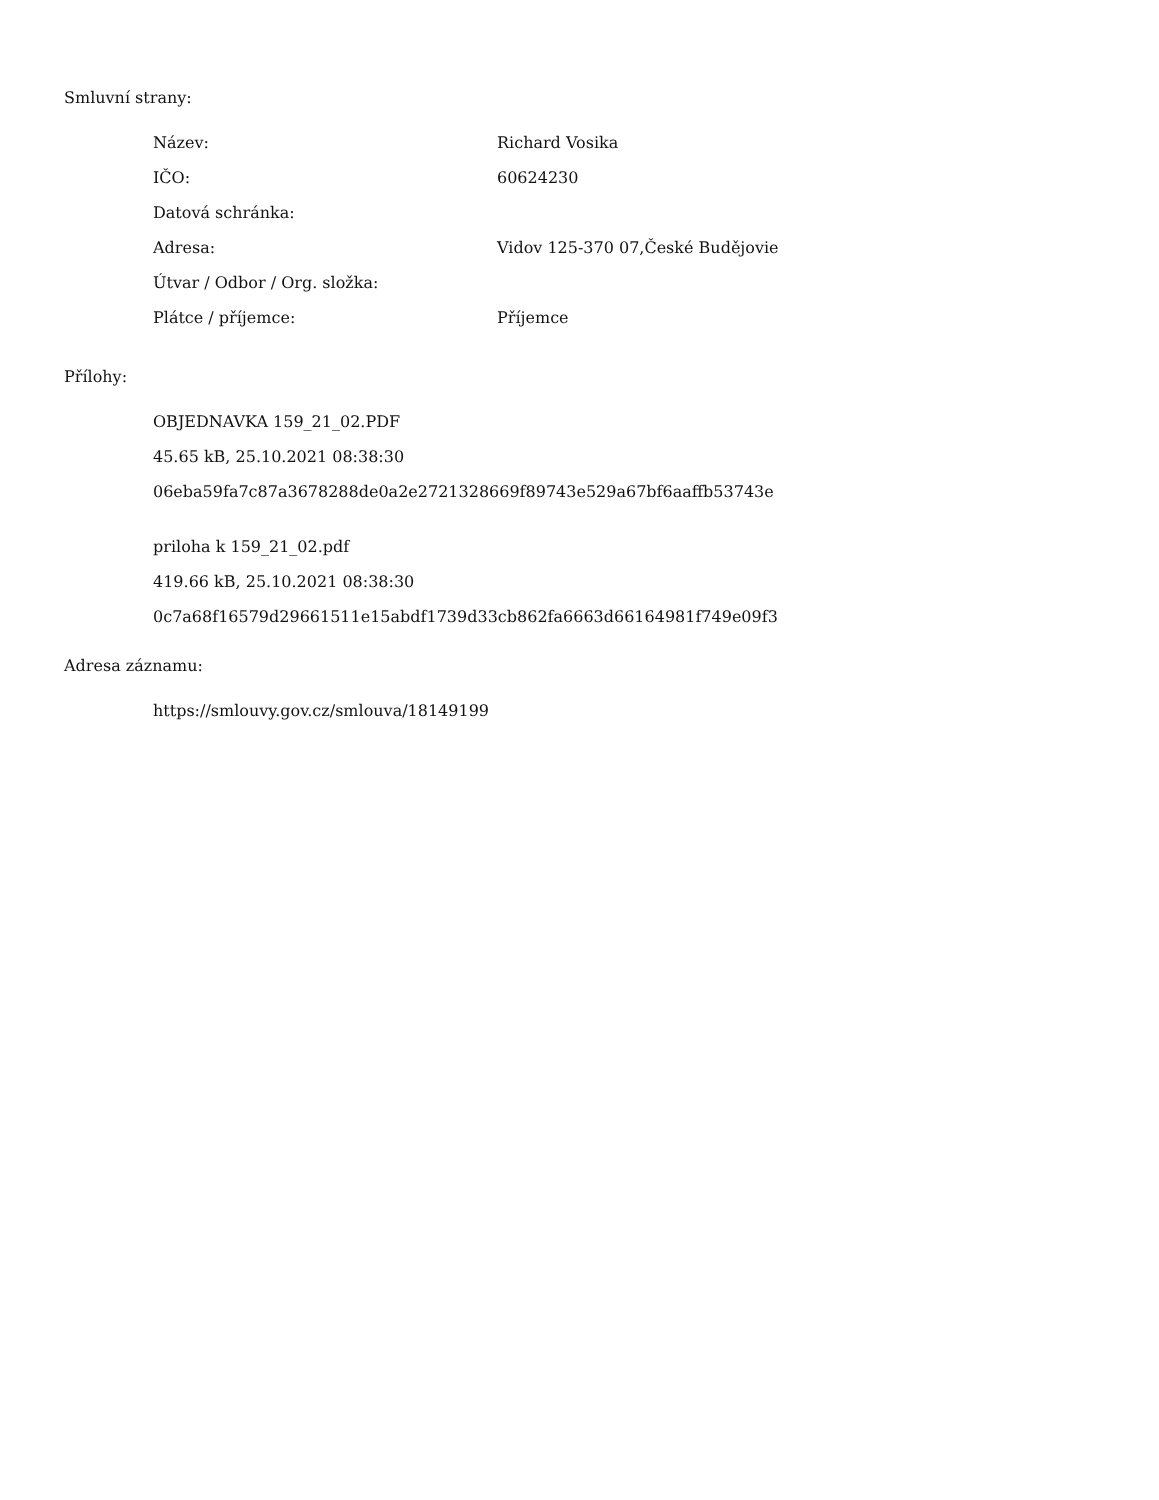Smluvní strany:
| Název: | Richard Vosika |
| IČO: | 60624230 |
| Datová schránka: | |
| Adresa: | Vidov 125-370 07,České Budějovie |
| Útvar / Odbor / Org. složka: | |
| Plátce / příjemce: | Příjemce |
Přílohy:
OBJEDNAVKA 159_21_02.PDF
45.65 kB, 25.10.2021 08:38:30
06eba59fa7c87a3678288de0a2e2721328669f89743e529a67bf6aaffb53743e
priloha k 159_21_02.pdf
419.66 kB, 25.10.2021 08:38:30
0c7a68f16579d29661511e15abdf1739d33cb862fa6663d66164981f749e09f3
Adresa záznamu:
https://smlouvy.gov.cz/smlouva/18149199